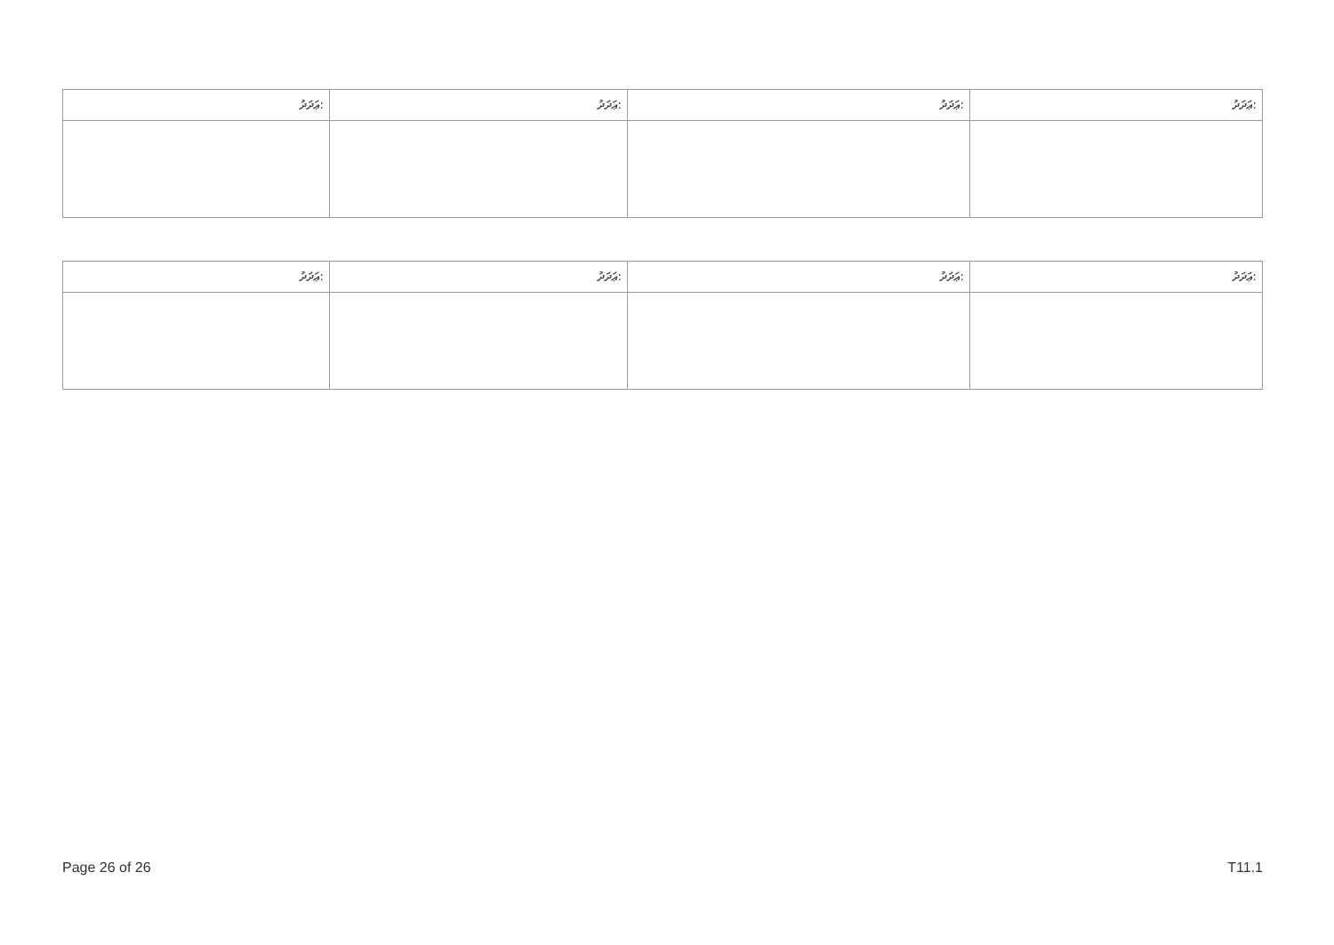| ޢަދަދު: | ޢަދަދު: | ޢަދަދު: | ޢަދަދު: |
| --- | --- | --- | --- |
| ޢަދަދު: | ޢަދަދު: | ޢަދަދު: | ޢަދަދު: |
| --- | --- | --- | --- |
Page 26 of 26 T11.1